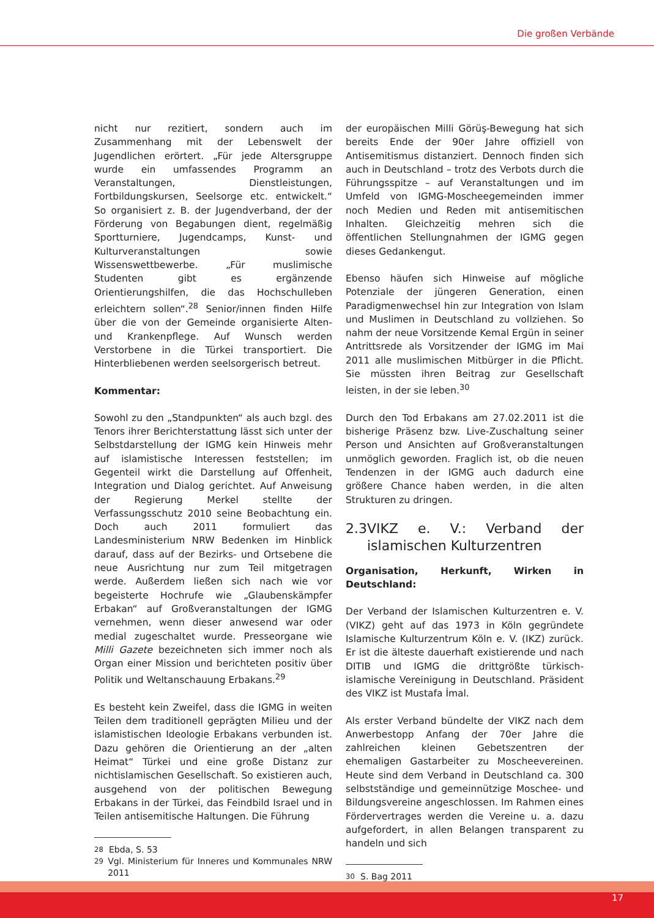Die großen Verbände
nicht nur rezitiert, sondern auch im Zusammenhang mit der Lebenswelt der Jugendlichen erörtert. „Für jede Altersgruppe wurde ein umfassendes Programm an Veranstaltungen, Dienstleistungen, Fortbildungskursen, Seelsorge etc. entwickelt.“ So organisiert z. B. der Jugendverband, der der Förderung von Begabungen dient, regelmäßig Sportturniere, Jugendcamps, Kunst- und Kulturveranstaltungen sowie Wissenswettbewerbe. „Für muslimische Studenten gibt es ergänzende Orientierungshilfen, die das Hochschulleben erleichtern sollen“.<sup>28</sup> Senior/innen finden Hilfe über die von der Gemeinde organisierte Alten- und Krankenpflege. Auf Wunsch werden Verstorbene in die Türkei transportiert. Die Hinterbliebenen werden seelsorgerisch betreut.
Kommentar:
Sowohl zu den „Standpunkten“ als auch bzgl. des Tenors ihrer Berichterstattung lässt sich unter der Selbstdarstellung der IGMG kein Hinweis mehr auf islamistische Interessen feststellen; im Gegenteil wirkt die Darstellung auf Offenheit, Integration und Dialog gerichtet. Auf Anweisung der Regierung Merkel stellte der Verfassungsschutz 2010 seine Beobachtung ein. Doch auch 2011 formuliert das Landesministerium NRW Bedenken im Hinblick darauf, dass auf der Bezirks- und Ortsebene die neue Ausrichtung nur zum Teil mitgetragen werde. Außerdem ließen sich nach wie vor begeisterte Hochrufe wie „Glaubenskämpfer Erbakan“ auf Großveranstaltungen der IGMG vernehmen, wenn dieser anwesend war oder medial zugeschaltet wurde. Presseorgane wie Milli Gazete bezeichneten sich immer noch als Organ einer Mission und berichteten positiv über Politik und Weltanschauung Erbakans.<sup>29</sup>
Es besteht kein Zweifel, dass die IGMG in weiten Teilen dem traditionell geprägten Milieu und der islamistischen Ideologie Erbakans verbunden ist. Dazu gehören die Orientierung an der „alten Heimat“ Türkei und eine große Distanz zur nichtislamischen Gesellschaft. So existieren auch, ausgehend von der politischen Bewegung Erbakans in der Türkei, das Feindbild Israel und in Teilen antisemitische Haltungen. Die Führung
<sup>28</sup> Ebda, S. 53
<sup>29</sup> Vgl. Ministerium für Inneres und Kommunales NRW 2011
der europäischen Milli Görüş-Bewegung hat sich bereits Ende der 90er Jahre offiziell von Antisemitismus distanziert. Dennoch finden sich auch in Deutschland – trotz des Verbots durch die Führungsspitze – auf Veranstaltungen und im Umfeld von IGMG-Moscheegemeinden immer noch Medien und Reden mit antisemitischen Inhalten. Gleichzeitig mehren sich die öffentlichen Stellungnahmen der IGMG gegen dieses Gedankengut.
Ebenso häufen sich Hinweise auf mögliche Potenziale der jüngeren Generation, einen Paradigmenwechsel hin zur Integration von Islam und Muslimen in Deutschland zu vollziehen. So nahm der neue Vorsitzende Kemal Ergün in seiner Antrittsrede als Vorsitzender der IGMG im Mai 2011 alle muslimischen Mitbürger in die Pflicht. Sie müssten ihren Beitrag zur Gesellschaft leisten, in der sie leben.<sup>30</sup>
Durch den Tod Erbakans am 27.02.2011 ist die bisherige Präsenz bzw. Live-Zuschaltung seiner Person und Ansichten auf Großveranstaltungen unmöglich geworden. Fraglich ist, ob die neuen Tendenzen in der IGMG auch dadurch eine größere Chance haben werden, in die alten Strukturen zu dringen.
2.3 VIKZ e. V.: Verband der islamischen Kulturzentren
Organisation, Herkunft, Wirken in Deutschland:
Der Verband der Islamischen Kulturzentren e. V. (VIKZ) geht auf das 1973 in Köln gegründete Islamische Kulturzentrum Köln e. V. (IKZ) zurück. Er ist die älteste dauerhaft existierende und nach DITIB und IGMG die drittgrößte türkisch-islamische Vereinigung in Deutschland. Präsident des VIKZ ist Mustafa İmal.
Als erster Verband bündelte der VIKZ nach dem Anwerbestopp Anfang der 70er Jahre die zahlreichen kleinen Gebetszentren der ehemaligen Gastarbeiter zu Moscheevereinen. Heute sind dem Verband in Deutschland ca. 300 selbstständige und gemeinnützige Moschee- und Bildungsvereine angeschlossen. Im Rahmen eines Fördervertrages werden die Vereine u. a. dazu aufgefordert, in allen Belangen transparent zu handeln und sich
<sup>30</sup> S. Bag 2011
17